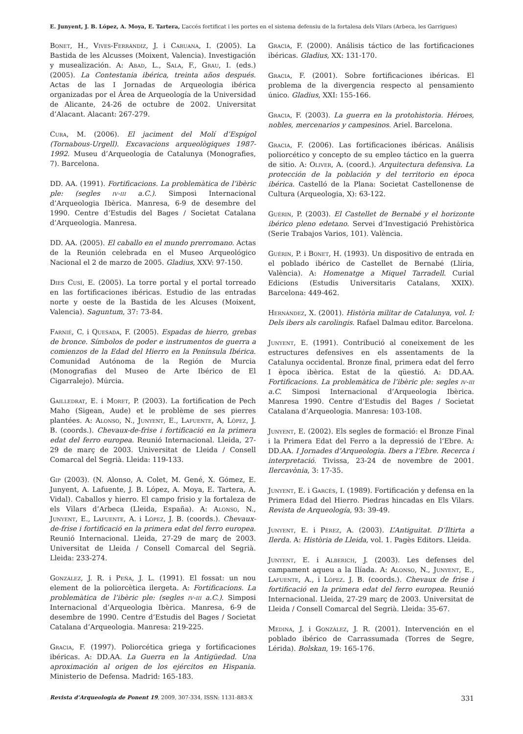E. Junyent, J. B. López, A. Moya, E. Tartera, L’accés fortificat i les portes en el sistema defensiu de la fortalesa dels Vilars (Arbeca, les Garrigues)
Bonet, H., Vives-Ferrándiz, J. i Caruana, I. (2005). La Bastida de les Alcusses (Moixent, Valencia). Investigación y musealización. A: Abad, L., Sala, F., Grau, I. (eds.) (2005). La Contestania ibérica, treinta años después. Actas de las I Jornadas de Arqueologia ibérica organizadas por el Área de Arqueología de la Universidad de Alicante, 24-26 de octubre de 2002. Universitat d’Alacant. Alacant: 267-279.
Cura, M. (2006). El jaciment del Molí d’Espígol (Tornabous-Urgell). Excavacions arqueològiques 1987-1992. Museu d’Arqueologia de Catalunya (Monografies, 7). Barcelona.
DD. AA. (1991). Fortificacions. La problemàtica de l’ibèric ple: (segles iv-iii a.C.). Simposi Internacional d’Arqueologia Ibèrica. Manresa, 6-9 de desembre del 1990. Centre d’Estudis del Bages / Societat Catalana d’Arqueologia. Manresa.
DD. AA. (2005). El caballo en el mundo prerromano. Actas de la Reunión celebrada en el Museo Arqueológico Nacional el 2 de marzo de 2005. Gladius, XXV: 97-150.
Dies Cusí, E. (2005). La torre portal y el portal torreado en las fortificaciones ibéricas. Estudio de las entradas norte y oeste de la Bastida de les Alcuses (Moixent, Valencia). Saguntum, 37: 73-84.
Farnié, C. i Quesada, F. (2005). Espadas de hierro, grebas de bronce. Símbolos de poder e instrumentos de guerra a comienzos de la Edad del Hierro en la Península Ibérica. Comunidad Autónoma de la Región de Murcia (Monografias del Museo de Arte Ibérico de El Cigarralejo). Múrcia.
Gailledrat, E. i Moret, P. (2003). La fortification de Pech Maho (Sigean, Aude) et le problème de ses pierres plantées. A: Alonso, N., Junyent, E., Lafuente, A, López, J. B. (coords.). Chevaux-de-frise i fortificació en la primera edat del ferro europea. Reunió Internacional. Lleida, 27-29 de març de 2003. Universitat de Lleida / Consell Comarcal del Segrià. Lleida: 119-133.
Gip (2003). (N. Alonso, A. Colet, M. Gené, X. Gómez, E. Junyent, A. Lafuente, J. B. López, A. Moya, E. Tartera, A. Vidal). Caballos y hierro. El campo frisio y la fortaleza de els Vilars d’Arbeca (Lleida, España). A: Alonso, N., Junyent, E., Lafuente, A. i López, J. B. (coords.). Chevaux-de-frise i fortificació en la primera edat del ferro europea. Reunió Internacional. Lleida, 27-29 de març de 2003. Universitat de Lleida / Consell Comarcal del Segrià. Lleida: 233-274.
González, J. R. i Peña, J. L. (1991). El fossat: un nou element de la poliorcètica ilergeta. A: Fortificacions. La problemàtica de l’ibèric ple: (segles iv-iii a.C.). Simposi Internacional d’Arqueologia Ibèrica. Manresa, 6-9 de desembre de 1990. Centre d’Estudis del Bages / Societat Catalana d’Arqueologia. Manresa: 219-225.
Gracia, F. (1997). Poliorcética griega y fortificaciones ibéricas. A: DD.AA. La Guerra en la Antigüedad. Una aproximación al origen de los ejércitos en Hispania. Ministerio de Defensa. Madrid: 165-183.
Gracia, F. (2000). Análisis táctico de las fortificaciones ibéricas. Gladius, XX: 131-170.
Gracia, F. (2001). Sobre fortificaciones ibéricas. El problema de la divergencia respecto al pensamiento único. Gladius, XXI: 155-166.
Gracia, F. (2003). La guerra en la protohistoria. Héroes, nobles, mercenarios y campesinos. Ariel. Barcelona.
Gracia, F. (2006). Las fortificaciones ibéricas. Análisis poliorcético y concepto de su empleo táctico en la guerra de sitio. A: Oliver, A. (coord.). Arquitectura defensiva. La protección de la población y del territorio en época ibérica. Castelló de la Plana: Societat Castellonense de Cultura (Arqueologia, X): 63-122.
Guérin, P. (2003). El Castellet de Bernabé y el horizonte ibérico pleno edetano. Servei d’Investigació Prehistòrica (Serie Trabajos Varios, 101). València.
Guérin, P. i Bonet, H. (1993). Un dispositivo de entrada en el poblado ibérico de Castellet de Bernabé (Llíria, València). A: Homenatge a Miquel Tarradell. Curial Edicions (Estudis Universitaris Catalans, XXIX). Barcelona: 449-462.
Hernández, X. (2001). Història militar de Catalunya, vol. I: Dels ibers als carolingis. Rafael Dalmau editor. Barcelona.
Junyent, E. (1991). Contribució al coneixement de les estructures defensives en els assentaments de la Catalunya occidental. Bronze final, primera edat del ferro I època ibèrica. Estat de la qüestió. A: DD.AA. Fortificacions. La problemàtica de l’ibèric ple: segles iv-iii a.C. Simposi Internacional d’Arqueologia Ibèrica. Manresa 1990. Centre d’Estudis del Bages / Societat Catalana d’Arqueologia. Manresa: 103-108.
Junyent, E. (2002). Els segles de formació: el Bronze Final i la Primera Edat del Ferro a la depressió de l’Ebre. A: DD.AA. I Jornades d’Arqueologia. Ibers a l’Ebre. Recerca i interpretació. Tivissa, 23-24 de novembre de 2001. Ilercavònia, 3: 17-35.
Junyent, E. i Garcés, I. (1989). Fortificación y defensa en la Primera Edad del Hierro. Piedras hincadas en Els Vilars. Revista de Arqueología, 93: 39-49.
Junyent, E. i Pérez, A. (2003). L’Antiguitat. D’Iltirta a Ilerda. A: Història de Lleida, vol. 1. Pagès Editors. Lleida.
Junyent, E. i Alberich, J. (2003). Les defenses del campament aqueu a la Ilíada. A: Alonso, N., Junyent, E., Lafuente, A., i López. J. B. (coords.). Chevaux de frise i fortificació en la primera edat del ferro europea. Reunió Internacional. Lleida, 27-29 març de 2003. Universitat de Lleida / Consell Comarcal del Segrià. Lleida: 35-67.
Medina, J. i González, J. R. (2001). Intervención en el poblado ibérico de Carrassumada (Torres de Segre, Lérida). Bolskan, 19: 165-176.
Revista d’Arqueologia de Ponent 19, 2009, 307-334, ISSN: 1131-883-X 331